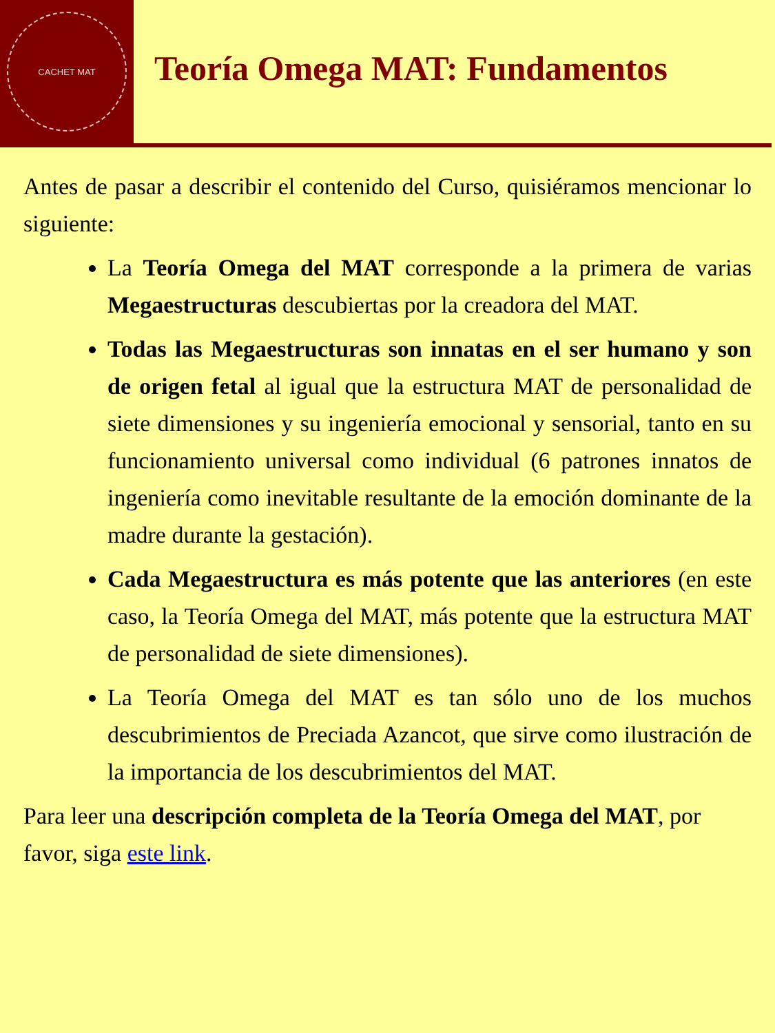CACHET MAT
Teoría Omega MAT: Fundamentos
Antes de pasar a describir el contenido del Curso, quisiéramos mencionar lo siguiente:
La Teoría Omega del MAT corresponde a la primera de varias Megaestructuras descubiertas por la creadora del MAT.
Todas las Megaestructuras son innatas en el ser humano y son de origen fetal al igual que la estructura MAT de personalidad de siete dimensiones y su ingeniería emocional y sensorial, tanto en su funcionamiento universal como individual (6 patrones innatos de ingeniería como inevitable resultante de la emoción dominante de la madre durante la gestación).
Cada Megaestructura es más potente que las anteriores (en este caso, la Teoría Omega del MAT, más potente que la estructura MAT de personalidad de siete dimensiones).
La Teoría Omega del MAT es tan sólo uno de los muchos descubrimientos de Preciada Azancot, que sirve como ilustración de la importancia de los descubrimientos del MAT.
Para leer una descripción completa de la Teoría Omega del MAT, por favor, siga este link.